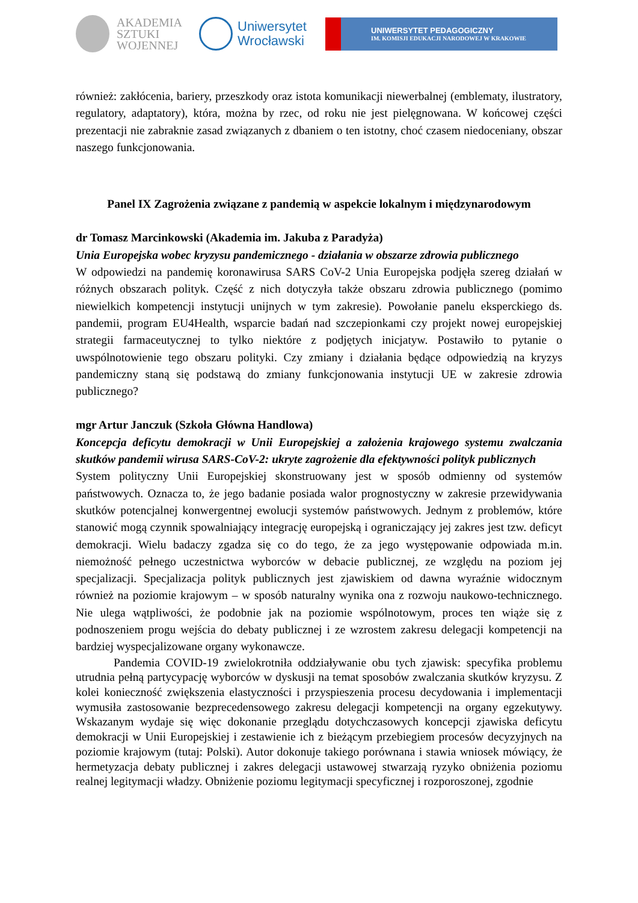AKADEMIA
SZTUKI
WOJENNEJ
Uniwersytet
Wrocławski
UNIWERSYTET PEDAGOGICZNY
IM. KOMISJI EDUKACJI NARODOWEJ W KRAKOWIE
również: zakłócenia, bariery, przeszkody oraz istota komunikacji niewerbalnej (emblematy, ilustratory, regulatory, adaptatory), która, można by rzec, od roku nie jest pielęgnowana. W końcowej części prezentacji nie zabraknie zasad związanych z dbaniem o ten istotny, choć czasem niedoceniany, obszar naszego funkcjonowania.
Panel IX Zagrożenia związane z pandemią w aspekcie lokalnym i międzynarodowym
dr Tomasz Marcinkowski (Akademia im. Jakuba z Paradyża)
Unia Europejska wobec kryzysu pandemicznego - działania w obszarze zdrowia publicznego
W odpowiedzi na pandemię koronawirusa SARS CoV-2 Unia Europejska podjęła szereg działań w różnych obszarach polityk. Część z nich dotyczyła także obszaru zdrowia publicznego (pomimo niewielkich kompetencji instytucji unijnych w tym zakresie). Powołanie panelu eksperckiego ds. pandemii, program EU4Health, wsparcie badań nad szczepionkami czy projekt nowej europejskiej strategii farmaceutycznej to tylko niektóre z podjętych inicjatyw. Postawiło to pytanie o uwspólnotowienie tego obszaru polityki. Czy zmiany i działania będące odpowiedzią na kryzys pandemiczny staną się podstawą do zmiany funkcjonowania instytucji UE w zakresie zdrowia publicznego?
mgr Artur Janczuk (Szkoła Główna Handlowa)
Koncepcja deficytu demokracji w Unii Europejskiej a założenia krajowego systemu zwalczania skutków pandemii wirusa SARS-CoV-2: ukryte zagrożenie dla efektywności polityk publicznych
System polityczny Unii Europejskiej skonstruowany jest w sposób odmienny od systemów państwowych. Oznacza to, że jego badanie posiada walor prognostyczny w zakresie przewidywania skutków potencjalnej konwergentnej ewolucji systemów państwowych. Jednym z problemów, które stanowić mogą czynnik spowalniający integrację europejską i ograniczający jej zakres jest tzw. deficyt demokracji. Wielu badaczy zgadza się co do tego, że za jego występowanie odpowiada m.in. niemożność pełnego uczestnictwa wyborców w debacie publicznej, ze względu na poziom jej specjalizacji. Specjalizacja polityk publicznych jest zjawiskiem od dawna wyraźnie widocznym również na poziomie krajowym – w sposób naturalny wynika ona z rozwoju naukowo-technicznego. Nie ulega wątpliwości, że podobnie jak na poziomie wspólnotowym, proces ten wiąże się z podnoszeniem progu wejścia do debaty publicznej i ze wzrostem zakresu delegacji kompetencji na bardziej wyspecjalizowane organy wykonawcze.
Pandemia COVID-19 zwielokrotniła oddziaływanie obu tych zjawisk: specyfika problemu utrudnia pełną partycypację wyborców w dyskusji na temat sposobów zwalczania skutków kryzysu. Z kolei konieczność zwiększenia elastyczności i przyspieszenia procesu decydowania i implementacji wymusiła zastosowanie bezprecedensowego zakresu delegacji kompetencji na organy egzekutywy. Wskazanym wydaje się więc dokonanie przeglądu dotychczasowych koncepcji zjawiska deficytu demokracji w Unii Europejskiej i zestawienie ich z bieżącym przebiegiem procesów decyzyjnych na poziomie krajowym (tutaj: Polski). Autor dokonuje takiego porównana i stawia wniosek mówiący, że hermetyzacja debaty publicznej i zakres delegacji ustawowej stwarzają ryzyko obniżenia poziomu realnej legitymacji władzy. Obniżenie poziomu legitymacji specyficznej i rozporoszonej, zgodnie